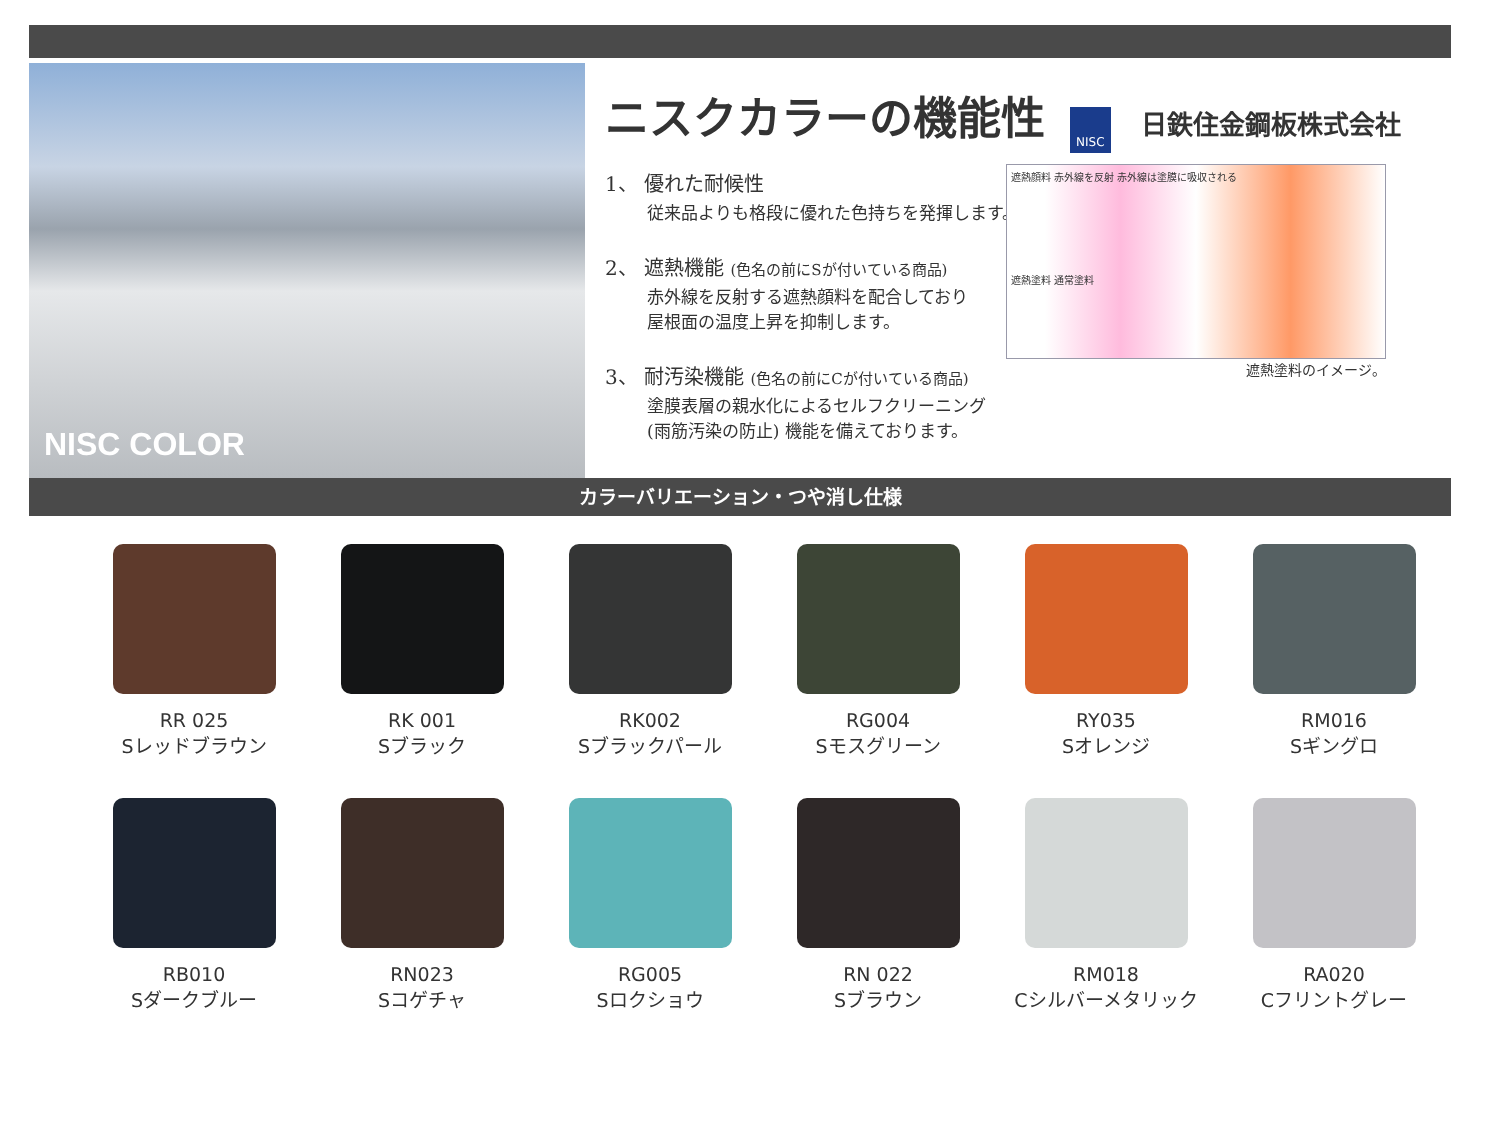NISC COLOR
ニスクカラーの機能性
NISC 日鉄住金鋼板株式会社
1、 優れた耐候性
従来品よりも格段に優れた色持ちを発揮します。
2、 遮熱機能 (色名の前にSが付いている商品)
赤外線を反射する遮熱顔料を配合しており
屋根面の温度上昇を抑制します。
3、 耐汚染機能 (色名の前にCが付いている商品)
塗膜表層の親水化によるセルフクリーニング
(雨筋汚染の防止) 機能を備えております。
遮熱顔料 赤外線を反射 赤外線は塗膜に吸収される
遮熱塗料 通常塗料
遮熱塗料のイメージ。
カラーバリエーション・つや消し仕様
RR 025
Sレッドブラウン
RK 001
Sブラック
RK002
Sブラックパール
RG004
Sモスグリーン
RY035
Sオレンジ
RM016
Sギングロ
RB010
Sダークブルー
RN023
Sコゲチャ
RG005
Sロクショウ
RN 022
Sブラウン
RM018
Cシルバーメタリック
RA020
Cフリントグレー